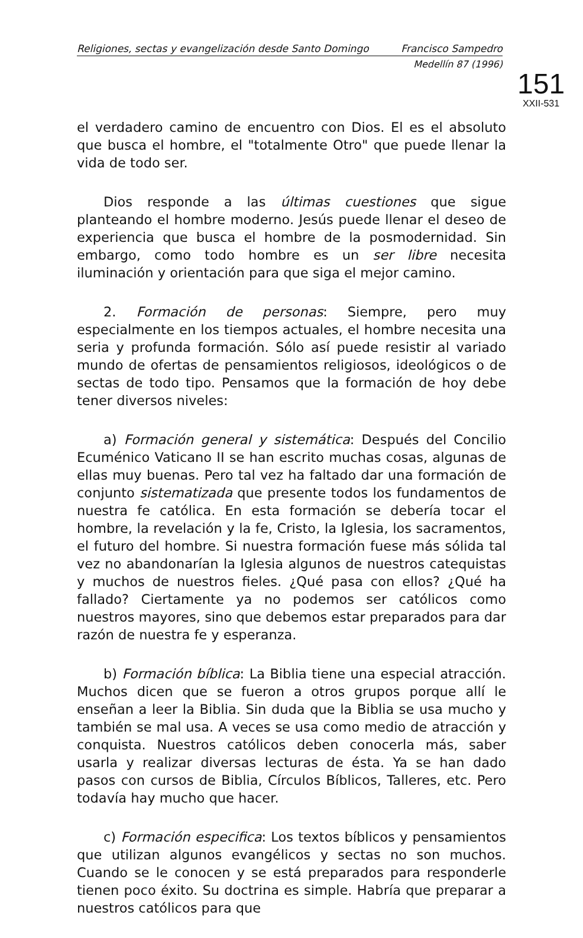Religiones, sectas y evangelización desde Santo Domingo Francisco Sampedro
Medellín 87 (1996)
151
XXII-531
el verdadero camino de encuentro con Dios. El es el absoluto que busca el hombre, el "totalmente Otro" que puede llenar la vida de todo ser.
Dios responde a las últimas cuestiones que sigue planteando el hombre moderno. Jesús puede llenar el deseo de experiencia que busca el hombre de la posmodernidad. Sin embargo, como todo hombre es un ser libre necesita iluminación y orientación para que siga el mejor camino.
2. Formación de personas: Siempre, pero muy especialmente en los tiempos actuales, el hombre necesita una seria y profunda formación. Sólo así puede resistir al variado mundo de ofertas de pensamientos religiosos, ideológicos o de sectas de todo tipo. Pensamos que la formación de hoy debe tener diversos niveles:
a) Formación general y sistemática: Después del Concilio Ecuménico Vaticano II se han escrito muchas cosas, algunas de ellas muy buenas. Pero tal vez ha faltado dar una formación de conjunto sistematizada que presente todos los fundamentos de nuestra fe católica. En esta formación se debería tocar el hombre, la revelación y la fe, Cristo, la Iglesia, los sacramentos, el futuro del hombre. Si nuestra formación fuese más sólida tal vez no abandonarían la Iglesia algunos de nuestros catequistas y muchos de nuestros fieles. ¿Qué pasa con ellos? ¿Qué ha fallado? Ciertamente ya no podemos ser católicos como nuestros mayores, sino que debemos estar preparados para dar razón de nuestra fe y esperanza.
b) Formación bíblica: La Biblia tiene una especial atracción. Muchos dicen que se fueron a otros grupos porque allí le enseñan a leer la Biblia. Sin duda que la Biblia se usa mucho y también se mal usa. A veces se usa como medio de atracción y conquista. Nuestros católicos deben conocerla más, saber usarla y realizar diversas lecturas de ésta. Ya se han dado pasos con cursos de Biblia, Círculos Bíblicos, Talleres, etc. Pero todavía hay mucho que hacer.
c) Formación especifica: Los textos bíblicos y pensamientos que utilizan algunos evangélicos y sectas no son muchos. Cuando se le conocen y se está preparados para responderle tienen poco éxito. Su doctrina es simple. Habría que preparar a nuestros católicos para que